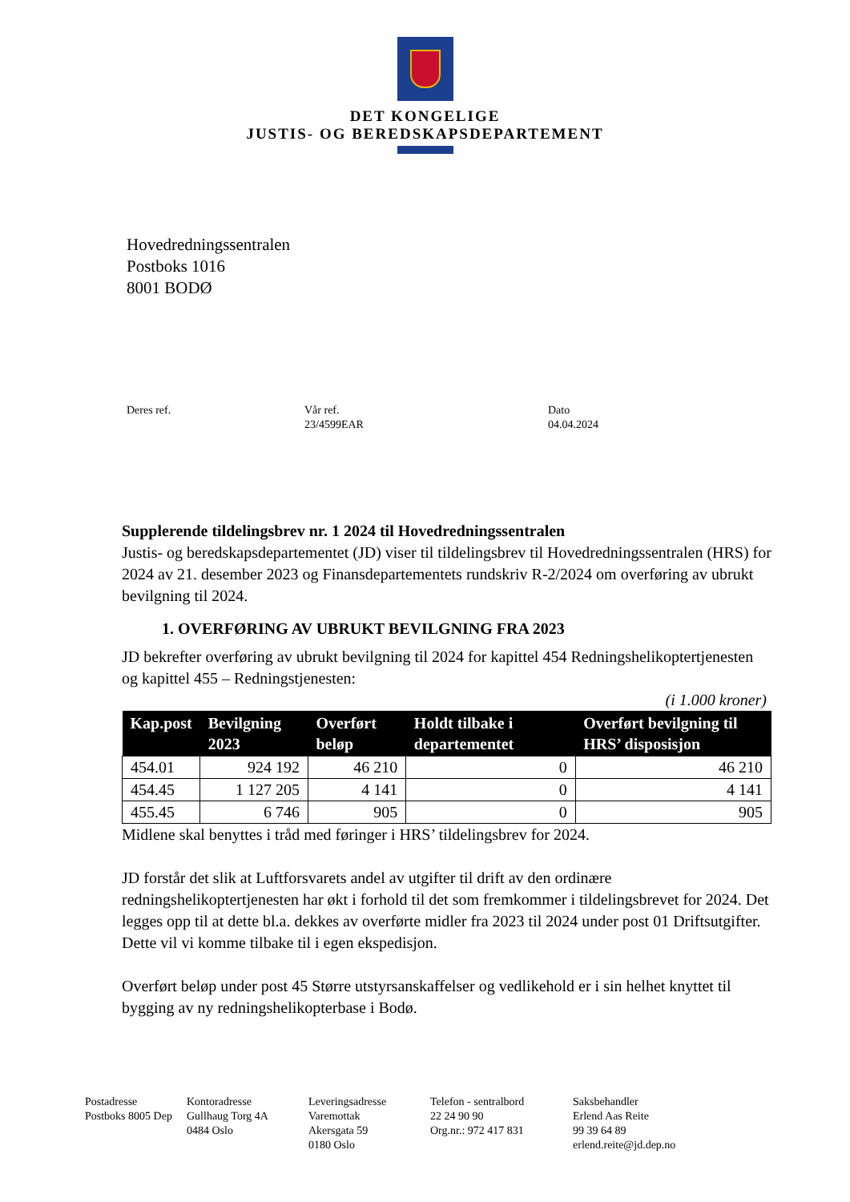DET KONGELIGE
JUSTIS- OG BEREDSKAPSDEPARTEMENT
Hovedredningssentralen
Postboks 1016
8001 BODØ
Deres ref. Vår ref.
23/4599EAR
Dato
04.04.2024
Supplerende tildelingsbrev nr. 1 2024 til Hovedredningssentralen
Justis- og beredskapsdepartementet (JD) viser til tildelingsbrev til Hovedredningssentralen (HRS) for 2024 av 21. desember 2023 og Finansdepartementets rundskriv R-2/2024 om overføring av ubrukt bevilgning til 2024.
1. OVERFØRING AV UBRUKT BEVILGNING FRA 2023
JD bekrefter overføring av ubrukt bevilgning til 2024 for kapittel 454 Redningshelikoptertjenesten og kapittel 455 – Redningstjenesten:
(i 1.000 kroner)
| Kap.post | Bevilgning 2023 | Overført beløp | Holdt tilbake i departementet | Overført bevilgning til HRS’ disposisjon |
| --- | --- | --- | --- | --- |
| 454.01 | 924 192 | 46 210 | 0 | 46 210 |
| 454.45 | 1 127 205 | 4 141 | 0 | 4 141 |
| 455.45 | 6 746 | 905 | 0 | 905 |
Midlene skal benyttes i tråd med føringer i HRS’ tildelingsbrev for 2024.
JD forstår det slik at Luftforsvarets andel av utgifter til drift av den ordinære redningshelikoptertjenesten har økt i forhold til det som fremkommer i tildelingsbrevet for 2024. Det legges opp til at dette bl.a. dekkes av overførte midler fra 2023 til 2024 under post 01 Driftsutgifter. Dette vil vi komme tilbake til i egen ekspedisjon.
Overført beløp under post 45 Større utstyrsanskaffelser og vedlikehold er i sin helhet knyttet til bygging av ny redningshelikopterbase i Bodø.
Postadresse
Postboks 8005 Dep
Kontoradresse
Gullhaug Torg 4A
0484 Oslo
Leveringsadresse
Varemottak
Akersgata 59
0180 Oslo
Telefon - sentralbord
22 24 90 90
Org.nr.: 972 417 831
Saksbehandler
Erlend Aas Reite
99 39 64 89
erlend.reite@jd.dep.no